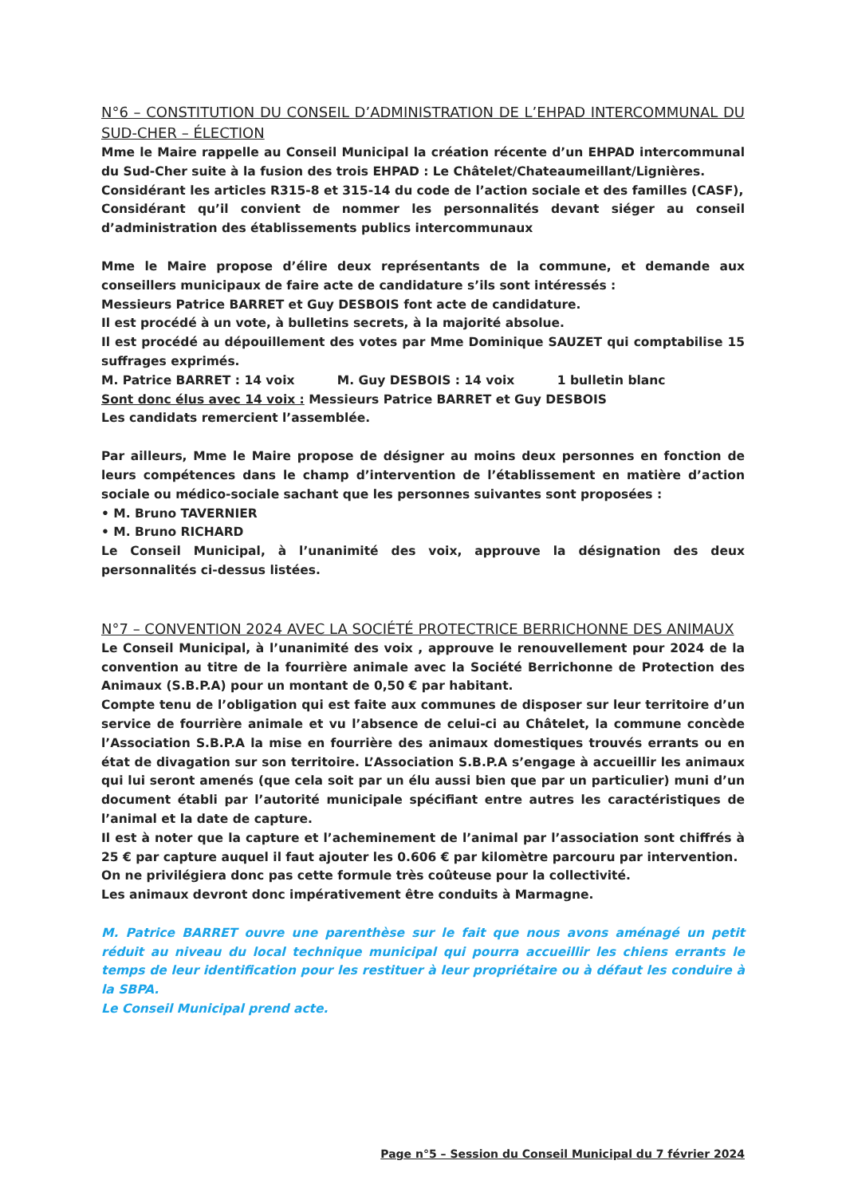N°6 – CONSTITUTION DU CONSEIL D’ADMINISTRATION DE L’EHPAD INTERCOMMUNAL DU SUD-CHER – ÉLECTION
Mme le Maire rappelle au Conseil Municipal la création récente d’un EHPAD intercommunal du Sud-Cher suite à la fusion des trois EHPAD : Le Châtelet/Chateaumeillant/Lignières.
Considérant les articles R315-8 et 315-14 du code de l’action sociale et des familles (CASF),
Considérant qu’il convient de nommer les personnalités devant siéger au conseil d’administration des établissements publics intercommunaux
Mme le Maire propose d’élire deux représentants de la commune, et demande aux conseillers municipaux de faire acte de candidature s’ils sont intéressés :
Messieurs Patrice BARRET et Guy DESBOIS font acte de candidature.
Il est procédé à un vote, à bulletins secrets, à la majorité absolue.
Il est procédé au dépouillement des votes par Mme Dominique SAUZET qui comptabilise 15 suffrages exprimés.
M. Patrice BARRET : 14 voix M. Guy DESBOIS : 14 voix 1 bulletin blanc
Sont donc élus avec 14 voix : Messieurs Patrice BARRET et Guy DESBOIS
Les candidats remercient l’assemblée.
Par ailleurs, Mme le Maire propose de désigner au moins deux personnes en fonction de leurs compétences dans le champ d’intervention de l’établissement en matière d’action sociale ou médico-sociale sachant que les personnes suivantes sont proposées :
• M. Bruno TAVERNIER
• M. Bruno RICHARD
Le Conseil Municipal, à l’unanimité des voix, approuve la désignation des deux personnalités ci-dessus listées.
N°7 – CONVENTION 2024 AVEC LA SOCIÉTÉ PROTECTRICE BERRICHONNE DES ANIMAUX
Le Conseil Municipal, à l’unanimité des voix , approuve le renouvellement pour 2024 de la convention au titre de la fourrière animale avec la Société Berrichonne de Protection des Animaux (S.B.P.A) pour un montant de 0,50 € par habitant.
Compte tenu de l’obligation qui est faite aux communes de disposer sur leur territoire d’un service de fourrière animale et vu l’absence de celui-ci au Châtelet, la commune concède l’Association S.B.P.A la mise en fourrière des animaux domestiques trouvés errants ou en état de divagation sur son territoire. L’Association S.B.P.A s’engage à accueillir les animaux qui lui seront amenés (que cela soit par un élu aussi bien que par un particulier) muni d’un document établi par l’autorité municipale spécifiant entre autres les caractéristiques de l’animal et la date de capture.
Il est à noter que la capture et l’acheminement de l’animal par l’association sont chiffrés à 25 € par capture auquel il faut ajouter les 0.606 € par kilomètre parcouru par intervention.
On ne privilégiera donc pas cette formule très coûteuse pour la collectivité.
Les animaux devront donc impérativement être conduits à Marmagne.
M. Patrice BARRET ouvre une parenthèse sur le fait que nous avons aménagé un petit réduit au niveau du local technique municipal qui pourra accueillir les chiens errants le temps de leur identification pour les restituer à leur propriétaire ou à défaut les conduire à la SBPA.
Le Conseil Municipal prend acte.
Page n°5 – Session du Conseil Municipal du 7 février 2024